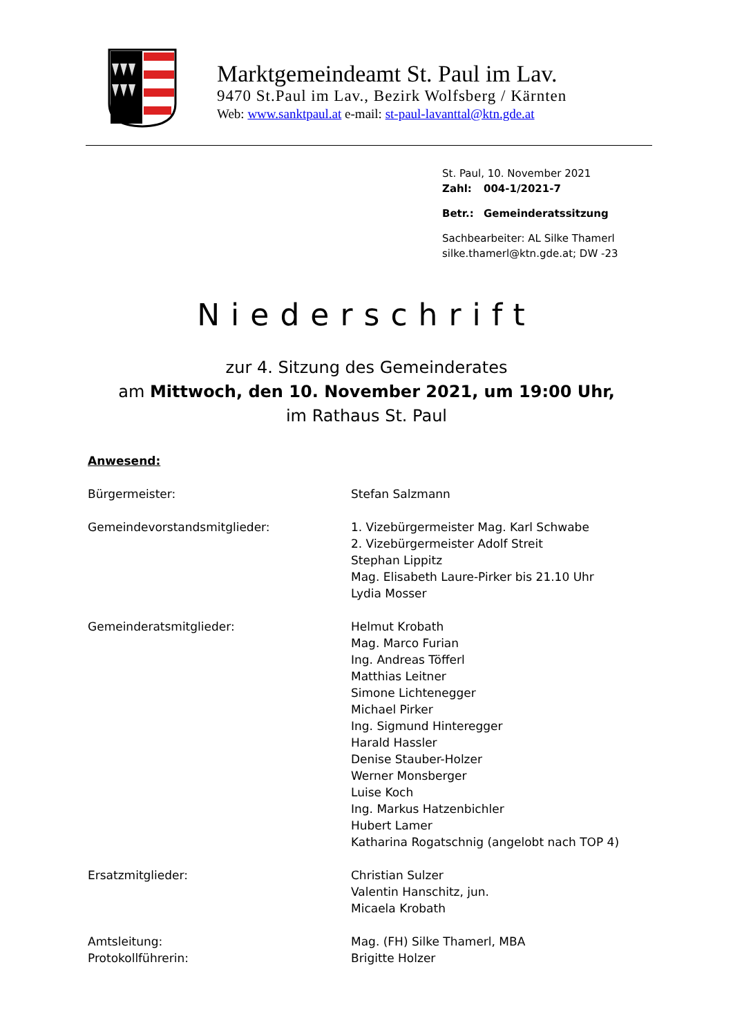Marktgemeindeamt St. Paul im Lav.
9470 St.Paul im Lav., Bezirk Wolfsberg / Kärnten
Web: www.sanktpaul.at e-mail: st-paul-lavanttal@ktn.gde.at
St. Paul, 10. November 2021
Zahl: 004-1/2021-7
Betr.: Gemeinderatssitzung
Sachbearbeiter: AL Silke Thamerl
silke.thamerl@ktn.gde.at; DW -23
Niederschrift
zur 4. Sitzung des Gemeinderates
am Mittwoch, den 10. November 2021, um 19:00 Uhr,
im Rathaus St. Paul
Anwesend:
Bürgermeister: Stefan Salzmann
Gemeindevorstandsmitglieder: 1. Vizebürgermeister Mag. Karl Schwabe
2. Vizebürgermeister Adolf Streit
Stephan Lippitz
Mag. Elisabeth Laure-Pirker bis 21.10 Uhr
Lydia Mosser
Gemeinderatsmitglieder: Helmut Krobath
Mag. Marco Furian
Ing. Andreas Töfferl
Matthias Leitner
Simone Lichtenegger
Michael Pirker
Ing. Sigmund Hinteregger
Harald Hassler
Denise Stauber-Holzer
Werner Monsberger
Luise Koch
Ing. Markus Hatzenbichler
Hubert Lamer
Katharina Rogatschnig (angelobt nach TOP 4)
Ersatzmitglieder: Christian Sulzer
Valentin Hanschitz, jun.
Micaela Krobath
Amtsleitung: Mag. (FH) Silke Thamerl, MBA
Protokollführerin: Brigitte Holzer